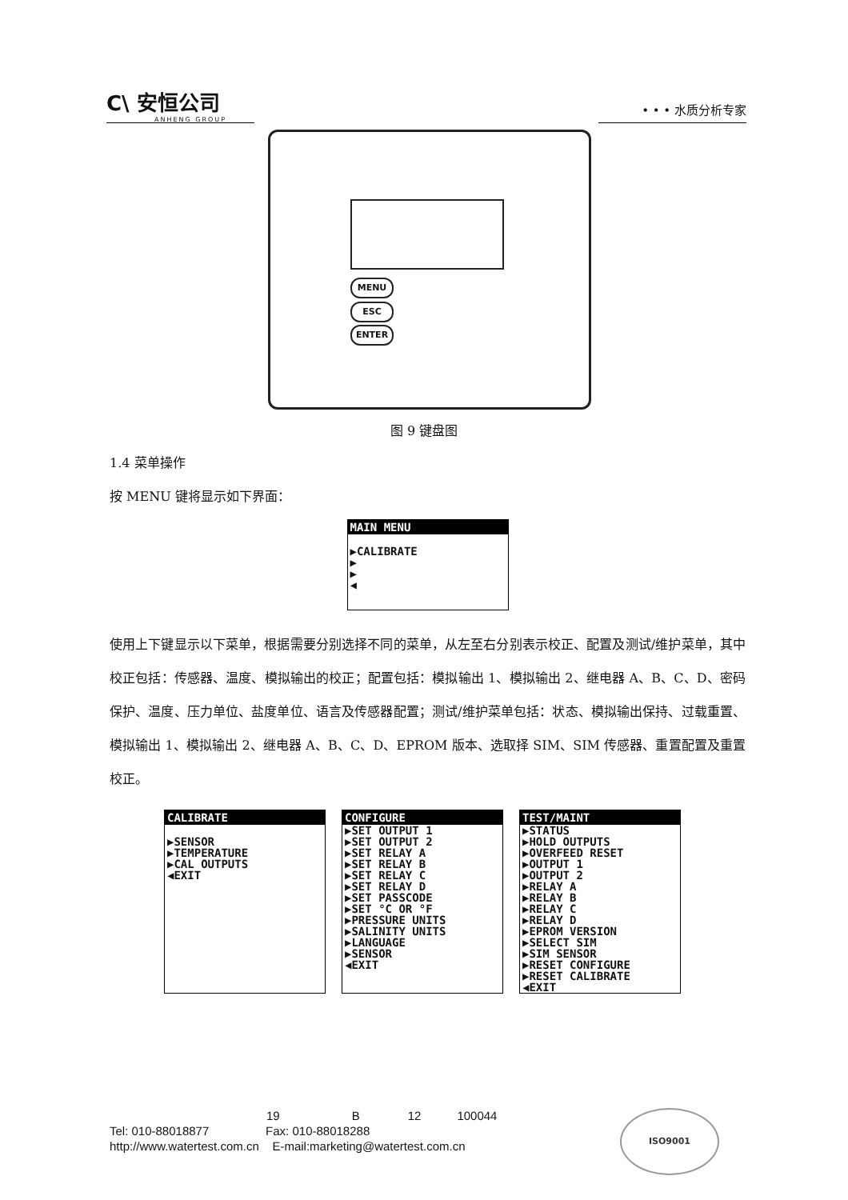C\ 安恒公司
ANHENG GROUP
• • • 水质分析专家
MENU
ESC
ENTER
图 9 键盘图
1.4 菜单操作
按 MENU 键将显示如下界面：
MAIN MENU
▶CALIBRATE
▶
▶
◀
使用上下键显示以下菜单，根据需要分别选择不同的菜单，从左至右分别表示校正、配置及测试/维护菜单，其中校正包括：传感器、温度、模拟输出的校正；配置包括：模拟输出 1、模拟输出 2、继电器 A、B、C、D、密码保护、温度、压力单位、盐度单位、语言及传感器配置；测试/维护菜单包括：状态、模拟输出保持、过载重置、模拟输出 1、模拟输出 2、继电器 A、B、C、D、EPROM 版本、选取择 SIM、SIM 传感器、重置配置及重置校正。
CALIBRATE
▶SENSOR
▶TEMPERATURE
▶CAL OUTPUTS
◀EXIT
CONFIGURE
▶SET OUTPUT 1
▶SET OUTPUT 2
▶SET RELAY A
▶SET RELAY B
▶SET RELAY C
▶SET RELAY D
▶SET PASSCODE
▶SET °C OR °F
▶PRESSURE UNITS
▶SALINITY UNITS
▶LANGUAGE
▶SENSOR
◀EXIT
TEST/MAINT
▶STATUS
▶HOLD OUTPUTS
▶OVERFEED RESET
▶OUTPUT 1
▶OUTPUT 2
▶RELAY A
▶RELAY B
▶RELAY C
▶RELAY D
▶EPROM VERSION
▶SELECT SIM
▶SIM SENSOR
▶RESET CONFIGURE
▶RESET CALIBRATE
◀EXIT
19 B 12 100044
Tel: 010-88018877 Fax: 010-88018288
http://www.watertest.com.cn E-mail:marketing@watertest.com.cn
ISO9001